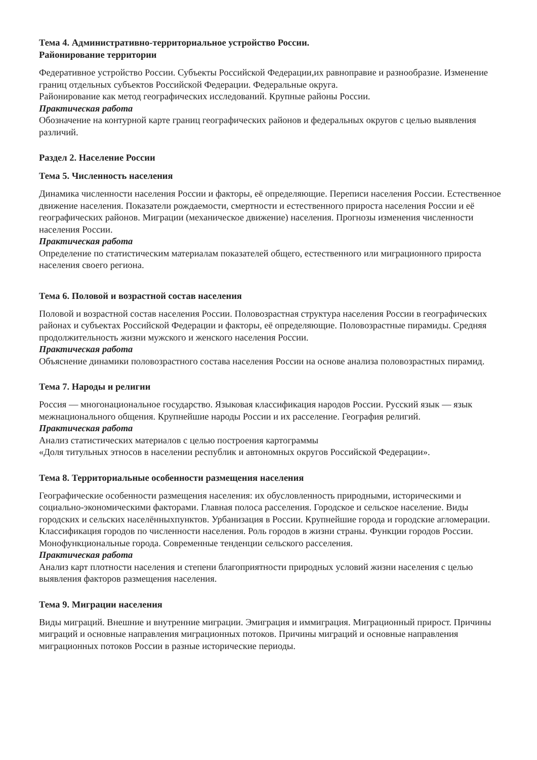Тема 4. Административно-территориальное устройство России.
Районирование территории
Федеративное устройство России. Субъекты Российской Федерации,их равноправие и разнообразие. Изменение границ отдельных субъектов Российской Федерации. Федеральные округа.
Районирование как метод географических исследований. Крупные районы России.
Практическая работа
Обозначение на контурной карте границ географических районов и федеральных округов с целью выявления различий.
Раздел 2. Население России
Тема 5. Численность населения
Динамика численности населения России и факторы, её определяющие. Переписи населения России. Естественное движение населения. Показатели рождаемости, смертности и естественного прироста населения России и её географических районов. Миграции (механическое движение) населения. Прогнозы изменения численности населения России.
Практическая работа
Определение по статистическим материалам показателей общего, естественного или миграционного прироста населения своего региона.
Тема 6. Половой и возрастной состав населения
Половой и возрастной состав населения России. Половозрастная структура населения России в географических районах и субъектах Российской Федерации и факторы, её определяющие. Половозрастные пирамиды. Средняя продолжительность жизни мужского и женского населения России.
Практическая работа
Объяснение динамики половозрастного состава населения России на основе анализа половозрастных пирамид.
Тема 7. Народы и религии
Россия — многонациональное государство. Языковая классификация народов России. Русский язык — язык межнационального общения. Крупнейшие народы России и их расселение. География религий.
Практическая работа
Анализ статистических материалов с целью построения картограммы
«Доля титульных этносов в населении республик и автономных округов Российской Федерации».
Тема 8. Территориальные особенности размещения населения
Географические особенности размещения населения: их обусловленность природными, историческими и социально-экономическими факторами. Главная полоса расселения. Городское и сельское население. Виды городских и сельских населённыхпунктов. Урбанизация в России. Крупнейшие города и городские агломерации. Классификация городов по численности населения. Роль городов в жизни страны. Функции городов России. Монофункциональные города. Современные тенденции сельского расселения.
Практическая работа
Анализ карт плотности населения и степени благоприятности природных условий жизни населения с целью выявления факторов размещения населения.
Тема 9. Миграции населения
Виды миграций. Внешние и внутренние миграции. Эмиграция и иммиграция. Миграционный прирост. Причины миграций и основные направления миграционных потоков. Причины миграций и основные направления миграционных потоков России в разные исторические периоды.